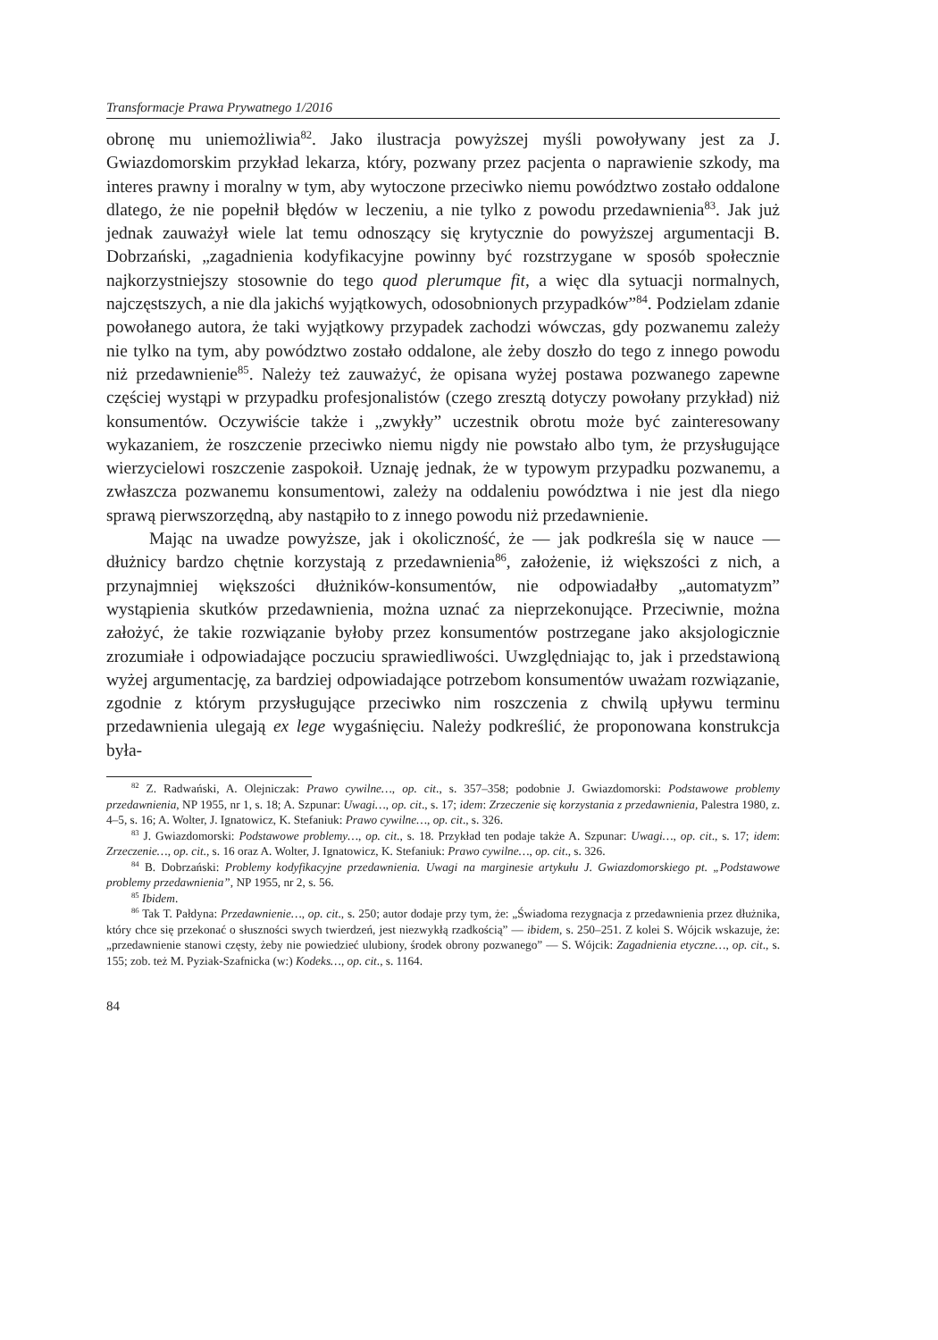Transformacje Prawa Prywatnego 1/2016
obronę mu uniemożliwia<sup>82</sup>. Jako ilustracja powyższej myśli powoływany jest za J. Gwiazdomorskim przykład lekarza, który, pozwany przez pacjenta o naprawienie szkody, ma interes prawny i moralny w tym, aby wytoczone przeciwko niemu powództwo zostało oddalone dlatego, że nie popełnił błędów w leczeniu, a nie tylko z powodu przedawnienia<sup>83</sup>. Jak już jednak zauważył wiele lat temu odnoszący się krytycznie do powyższej argumentacji B. Dobrzański, „zagadnienia kodyfikacyjne powinny być rozstrzygane w sposób społecznie najkorzystniejszy stosownie do tego quod plerumque fit, a więc dla sytuacji normalnych, najczęstszych, a nie dla jakichś wyjątkowych, odosobnionych przypadków”<sup>84</sup>. Podzielam zdanie powołanego autora, że taki wyjątkowy przypadek zachodzi wówczas, gdy pozwanemu zależy nie tylko na tym, aby powództwo zostało oddalone, ale żeby doszło do tego z innego powodu niż przedawnienie<sup>85</sup>. Należy też zauważyć, że opisana wyżej postawa pozwanego zapewne częściej wystąpi w przypadku profesjonalistów (czego zresztą dotyczy powołany przykład) niż konsumentów. Oczywiście także i „zwykły” uczestnik obrotu może być zainteresowany wykazaniem, że roszczenie przeciwko niemu nigdy nie powstało albo tym, że przysługujące wierzycielowi roszczenie zaspokoił. Uznaję jednak, że w typowym przypadku pozwanemu, a zwłaszcza pozwanemu konsumentowi, zależy na oddaleniu powództwa i nie jest dla niego sprawą pierwszorzędną, aby nastąpiło to z innego powodu niż przedawnienie.
Mając na uwadze powyższe, jak i okoliczność, że — jak podkreśla się w nauce — dłużnicy bardzo chętnie korzystają z przedawnienia<sup>86</sup>, założenie, iż większości z nich, a przynajmniej większości dłużników-konsumentów, nie odpowiadałby „automatyzm” wystąpienia skutków przedawnienia, można uznać za nieprzekonujące. Przeciwnie, można założyć, że takie rozwiązanie byłoby przez konsumentów postrzegane jako aksjologicznie zrozumiałe i odpowiadające poczuciu sprawiedliwości. Uwzględniając to, jak i przedstawioną wyżej argumentację, za bardziej odpowiadające potrzebom konsumentów uważam rozwiązanie, zgodnie z którym przysługujące przeciwko nim roszczenia z chwilą upływu terminu przedawnienia ulegają ex lege wygaśnięciu. Należy podkreślić, że proponowana konstrukcja była-
<sup>82</sup> Z. Radwański, A. Olejniczak: Prawo cywilne…, op. cit., s. 357–358; podobnie J. Gwiazdomorski: Podstawowe problemy przedawnienia, NP 1955, nr 1, s. 18; A. Szpunar: Uwagi…, op. cit., s. 17; idem: Zrzeczenie się korzystania z przedawnienia, Palestra 1980, z. 4–5, s. 16; A. Wolter, J. Ignatowicz, K. Stefaniuk: Prawo cywilne…, op. cit., s. 326.
<sup>83</sup> J. Gwiazdomorski: Podstawowe problemy…, op. cit., s. 18. Przykład ten podaje także A. Szpunar: Uwagi…, op. cit., s. 17; idem: Zrzeczenie…, op. cit., s. 16 oraz A. Wolter, J. Ignatowicz, K. Stefaniuk: Prawo cywilne…, op. cit., s. 326.
<sup>84</sup> B. Dobrzański: Problemy kodyfikacyjne przedawnienia. Uwagi na marginesie artykułu J. Gwiazdomorskiego pt. „Podstawowe problemy przedawnienia”, NP 1955, nr 2, s. 56.
<sup>85</sup> Ibidem.
<sup>86</sup> Tak T. Pałdyna: Przedawnienie…, op. cit., s. 250; autor dodaje przy tym, że: „Świadoma rezygnacja z przedawnienia przez dłużnika, który chce się przekonać o słuszności swych twierdzeń, jest niezwykłą rzadkością” — ibidem, s. 250–251. Z kolei S. Wójcik wskazuje, że: „przedawnienie stanowi częsty, żeby nie powiedzieć ulubiony, środek obrony pozwanego” — S. Wójcik: Zagadnienia etyczne…, op. cit., s. 155; zob. też M. Pyziak-Szafnicka (w:) Kodeks…, op. cit., s. 1164.
84